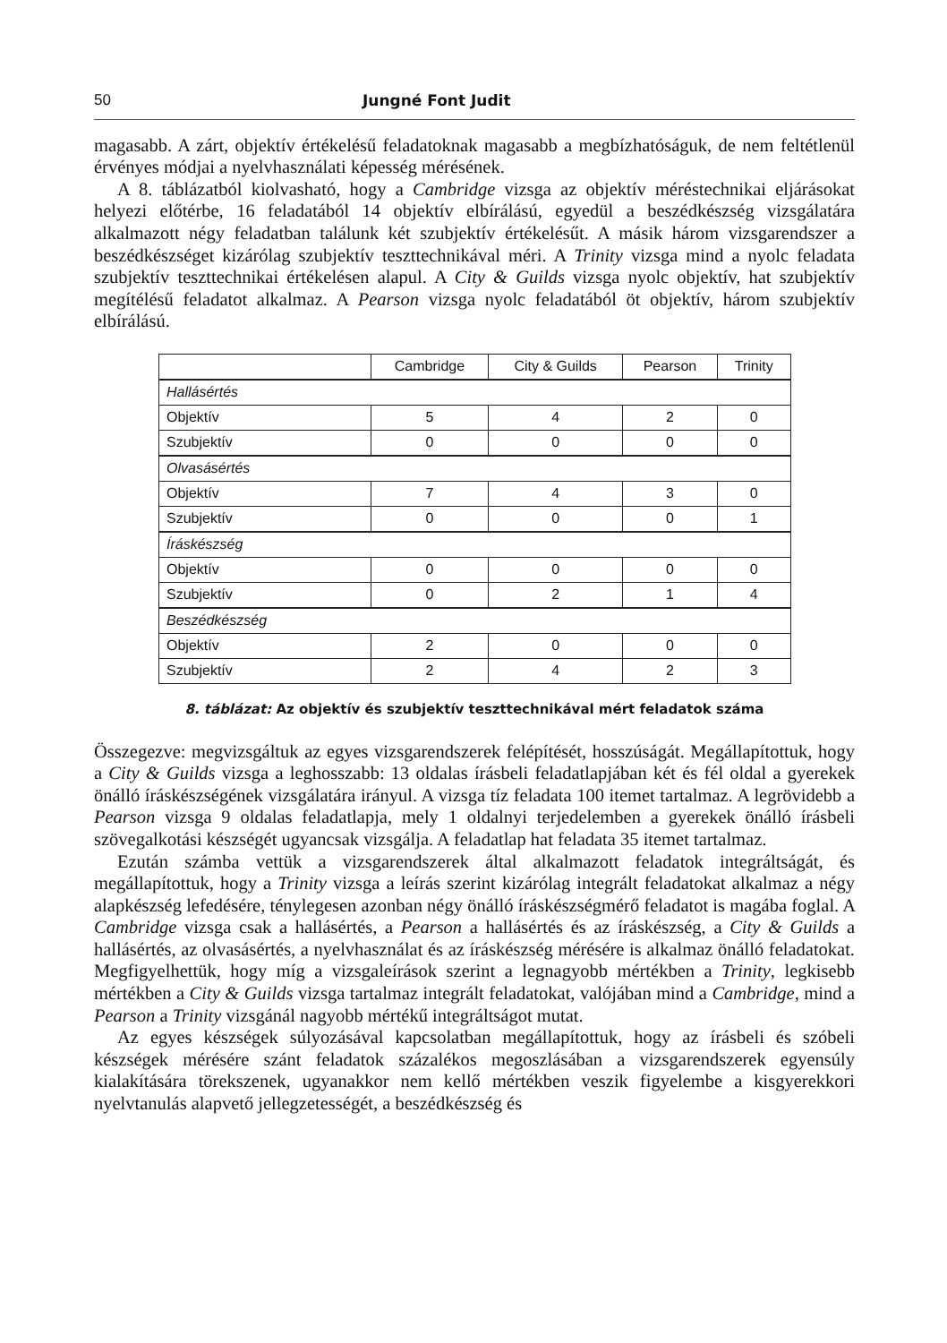50 Jungné Font Judit
magasabb. A zárt, objektív értékelésű feladatoknak magasabb a megbízhatóságuk, de nem feltétlenül érvényes módjai a nyelvhasználati képesség mérésének.
A 8. táblázatból kiolvasható, hogy a Cambridge vizsga az objektív méréstechnikai eljárásokat helyezi előtérbe, 16 feladatából 14 objektív elbírálású, egyedül a beszédkészség vizsgálatára alkalmazott négy feladatban találunk két szubjektív értékelésűt. A másik három vizsgarendszer a beszédkészséget kizárólag szubjektív teszttechnikával méri. A Trinity vizsga mind a nyolc feladata szubjektív teszttechnikai értékelésen alapul. A City & Guilds vizsga nyolc objektív, hat szubjektív megítélésű feladatot alkalmaz. A Pearson vizsga nyolc feladatából öt objektív, három szubjektív elbírálású.
| | Cambridge | City & Guilds | Pearson | Trinity |
| --- | --- | --- | --- | --- |
| Hallásértés | | | | |
| Objektív | 5 | 4 | 2 | 0 |
| Szubjektív | 0 | 0 | 0 | 0 |
| Olvasásértés | | | | |
| Objektív | 7 | 4 | 3 | 0 |
| Szubjektív | 0 | 0 | 0 | 1 |
| Íráskészség | | | | |
| Objektív | 0 | 0 | 0 | 0 |
| Szubjektív | 0 | 2 | 1 | 4 |
| Beszédkészség | | | | |
| Objektív | 2 | 0 | 0 | 0 |
| Szubjektív | 2 | 4 | 2 | 3 |
8. táblázat: Az objektív és szubjektív teszttechnikával mért feladatok száma
Összegezve: megvizsgáltuk az egyes vizsgarendszerek felépítését, hosszúságát. Megállapítottuk, hogy a City & Guilds vizsga a leghosszabb: 13 oldalas írásbeli feladatlapjában két és fél oldal a gyerekek önálló íráskészségének vizsgálatára irányul. A vizsga tíz feladata 100 itemet tartalmaz. A legrövidebb a Pearson vizsga 9 oldalas feladatlapja, mely 1 oldalnyi terjedelemben a gyerekek önálló írásbeli szövegalkotási készségét ugyancsak vizsgálja. A feladatlap hat feladata 35 itemet tartalmaz.
Ezután számba vettük a vizsgarendszerek által alkalmazott feladatok integráltságát, és megállapítottuk, hogy a Trinity vizsga a leírás szerint kizárólag integrált feladatokat alkalmaz a négy alapkészség lefedésére, ténylegesen azonban négy önálló íráskészségmérő feladatot is magába foglal. A Cambridge vizsga csak a hallásértés, a Pearson a hallásértés és az íráskészség, a City & Guilds a hallásértés, az olvasásértés, a nyelvhasználat és az íráskészség mérésére is alkalmaz önálló feladatokat. Megfigyelhettük, hogy míg a vizsgaleírások szerint a legnagyobb mértékben a Trinity, legkisebb mértékben a City & Guilds vizsga tartalmaz integrált feladatokat, valójában mind a Cambridge, mind a Pearson a Trinity vizsgánál nagyobb mértékű integráltságot mutat.
Az egyes készségek súlyozásával kapcsolatban megállapítottuk, hogy az írásbeli és szóbeli készségek mérésére szánt feladatok százalékos megoszlásában a vizsgarendszerek egyensúly kialakítására törekszenek, ugyanakkor nem kellő mértékben veszik figyelembe a kisgyerekkori nyelvtanulás alapvető jellegzetességét, a beszédkészség és